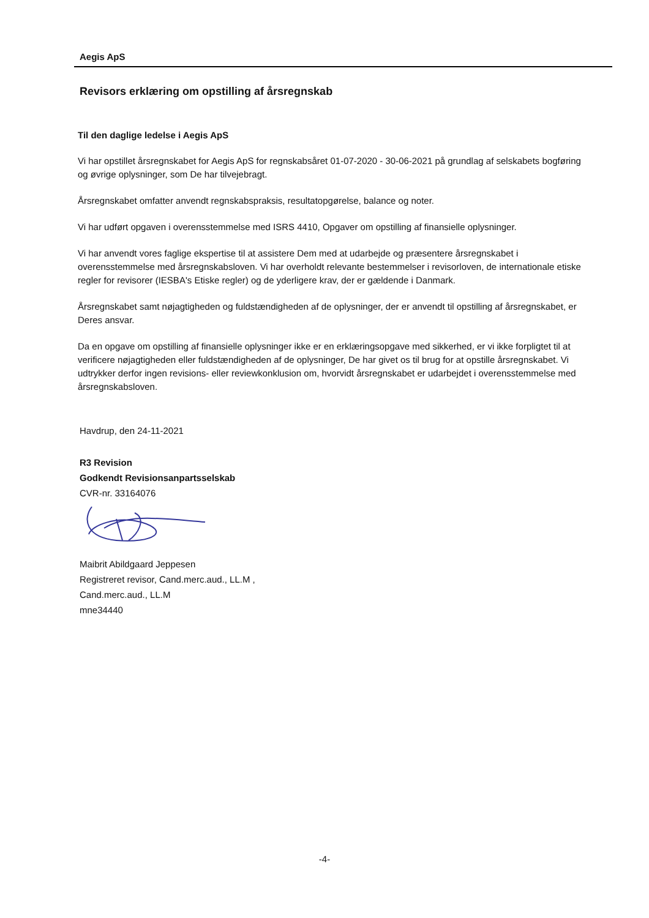Aegis ApS
Revisors erklæring om opstilling af årsregnskab
Til den daglige ledelse i Aegis ApS
Vi har opstillet årsregnskabet for Aegis ApS for regnskabsåret 01-07-2020 - 30-06-2021 på grundlag af selskabets bogføring og øvrige oplysninger, som De har tilvejebragt.
Årsregnskabet omfatter anvendt regnskabspraksis, resultatopgørelse, balance og noter.
Vi har udført opgaven i overensstemmelse med ISRS 4410, Opgaver om opstilling af finansielle oplysninger.
Vi har anvendt vores faglige ekspertise til at assistere Dem med at udarbejde og præsentere årsregnskabet i overensstemmelse med årsregnskabsloven. Vi har overholdt relevante bestemmelser i revisorloven, de internationale etiske regler for revisorer (IESBA's Etiske regler) og de yderligere krav, der er gældende i Danmark.
Årsregnskabet samt nøjagtigheden og fuldstændigheden af de oplysninger, der er anvendt til opstilling af årsregnskabet, er Deres ansvar.
Da en opgave om opstilling af finansielle oplysninger ikke er en erklæringsopgave med sikkerhed, er vi ikke forpligtet til at verificere nøjagtigheden eller fuldstændigheden af de oplysninger, De har givet os til brug for at opstille årsregnskabet. Vi udtrykker derfor ingen revisions- eller reviewkonklusion om, hvorvidt årsregnskabet er udarbejdet i overensstemmelse med årsregnskabsloven.
Havdrup, den 24-11-2021
R3 Revision
Godkendt Revisionsanpartsselskab
CVR-nr. 33164076
Maibrit Abildgaard Jeppesen
Registreret revisor, Cand.merc.aud., LL.M ,
Cand.merc.aud., LL.M
mne34440
-4-